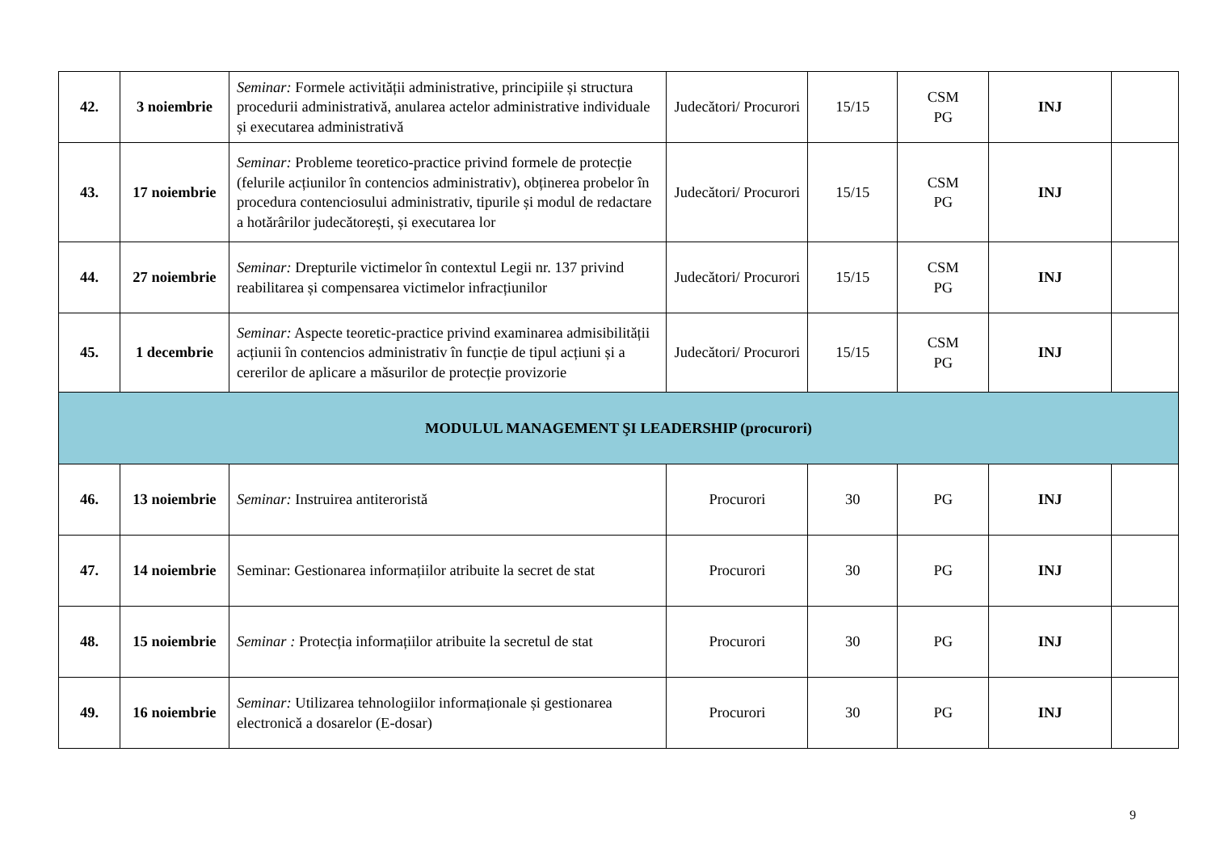| 42. | 3 noiembrie | Seminar: Formele activității administrative, principiile și structura procedurii administrativă, anularea actelor administrative individuale și executarea administrativă | Judecători/ Procurori | 15/15 | CSM PG | INJ | |
| 43. | 17 noiembrie | Seminar: Probleme teoretico-practice privind formele de protecție (felurile acțiunilor în contencios administrativ), obținerea probelor în procedura contenciosului administrativ, tipurile și modul de redactare a hotărârilor judecătorești, și executarea lor | Judecători/ Procurori | 15/15 | CSM PG | INJ | |
| 44. | 27 noiembrie | Seminar: Drepturile victimelor în contextul Legii nr. 137 privind reabilitarea și compensarea victimelor infracțiunilor | Judecători/ Procurori | 15/15 | CSM PG | INJ | |
| 45. | 1 decembrie | Seminar: Aspecte teoretic-practice privind examinarea admisibilității acțiunii în contencios administrativ în funcție de tipul acțiuni și a cererilor de aplicare a măsurilor de protecție provizorie | Judecători/ Procurori | 15/15 | CSM PG | INJ | |
| MODULUL MANAGEMENT ŞI LEADERSHIP (procurori) | | | | | | | |
| 46. | 13 noiembrie | Seminar: Instruirea antiteroristă | Procurori | 30 | PG | INJ | |
| 47. | 14 noiembrie | Seminar: Gestionarea informațiilor atribuite la secret de stat | Procurori | 30 | PG | INJ | |
| 48. | 15 noiembrie | Seminar : Protecția informațiilor atribuite la secretul de stat | Procurori | 30 | PG | INJ | |
| 49. | 16 noiembrie | Seminar: Utilizarea tehnologiilor informaționale și gestionarea electronică a dosarelor (E-dosar) | Procurori | 30 | PG | INJ | |
9